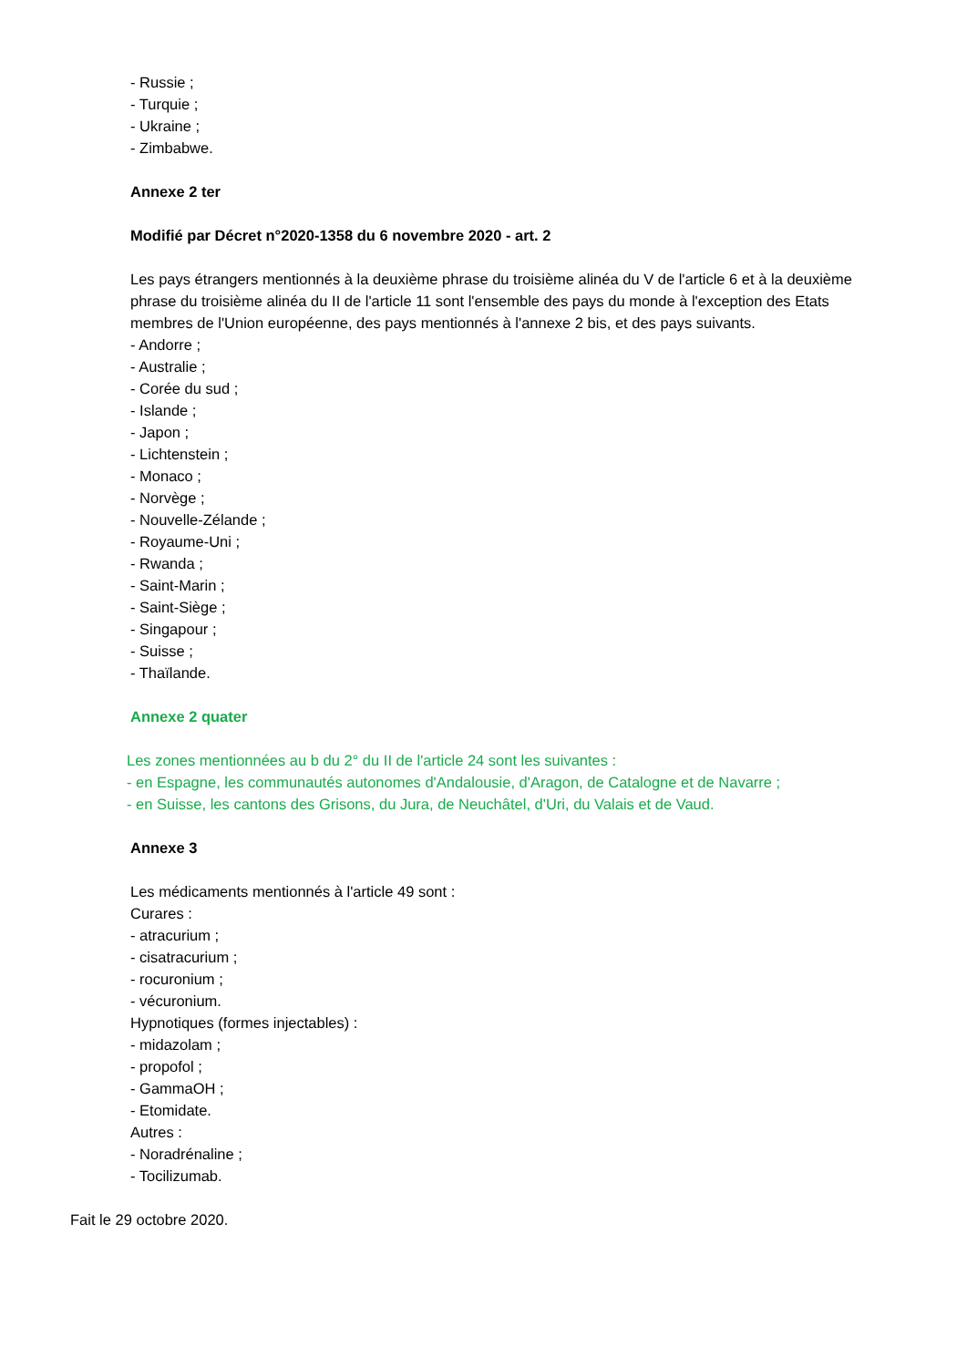- Russie ;
- Turquie ;
- Ukraine ;
- Zimbabwe.
Annexe 2 ter
Modifié par Décret n°2020-1358 du 6 novembre 2020 - art. 2
Les pays étrangers mentionnés à la deuxième phrase du troisième alinéa du V de l'article 6 et à la deuxième phrase du troisième alinéa du II de l'article 11 sont l'ensemble des pays du monde à l'exception des Etats membres de l'Union européenne, des pays mentionnés à l'annexe 2 bis, et des pays suivants.
- Andorre ;
- Australie ;
- Corée du sud ;
- Islande ;
- Japon ;
- Lichtenstein ;
- Monaco ;
- Norvège ;
- Nouvelle-Zélande ;
- Royaume-Uni ;
- Rwanda ;
- Saint-Marin ;
- Saint-Siège ;
- Singapour ;
- Suisse ;
- Thaïlande.
Annexe 2 quater
Les zones mentionnées au b du 2° du II de l'article 24 sont les suivantes :
- en Espagne, les communautés autonomes d'Andalousie, d'Aragon, de Catalogne et de Navarre ;
- en Suisse, les cantons des Grisons, du Jura, de Neuchâtel, d'Uri, du Valais et de Vaud.
Annexe 3
Les médicaments mentionnés à l'article 49 sont :
Curares :
- atracurium ;
- cisatracurium ;
- rocuronium ;
- vécuronium.
Hypnotiques (formes injectables) :
- midazolam ;
- propofol ;
- GammaOH ;
- Etomidate.
Autres :
- Noradrénaline ;
- Tocilizumab.
Fait le 29 octobre 2020.